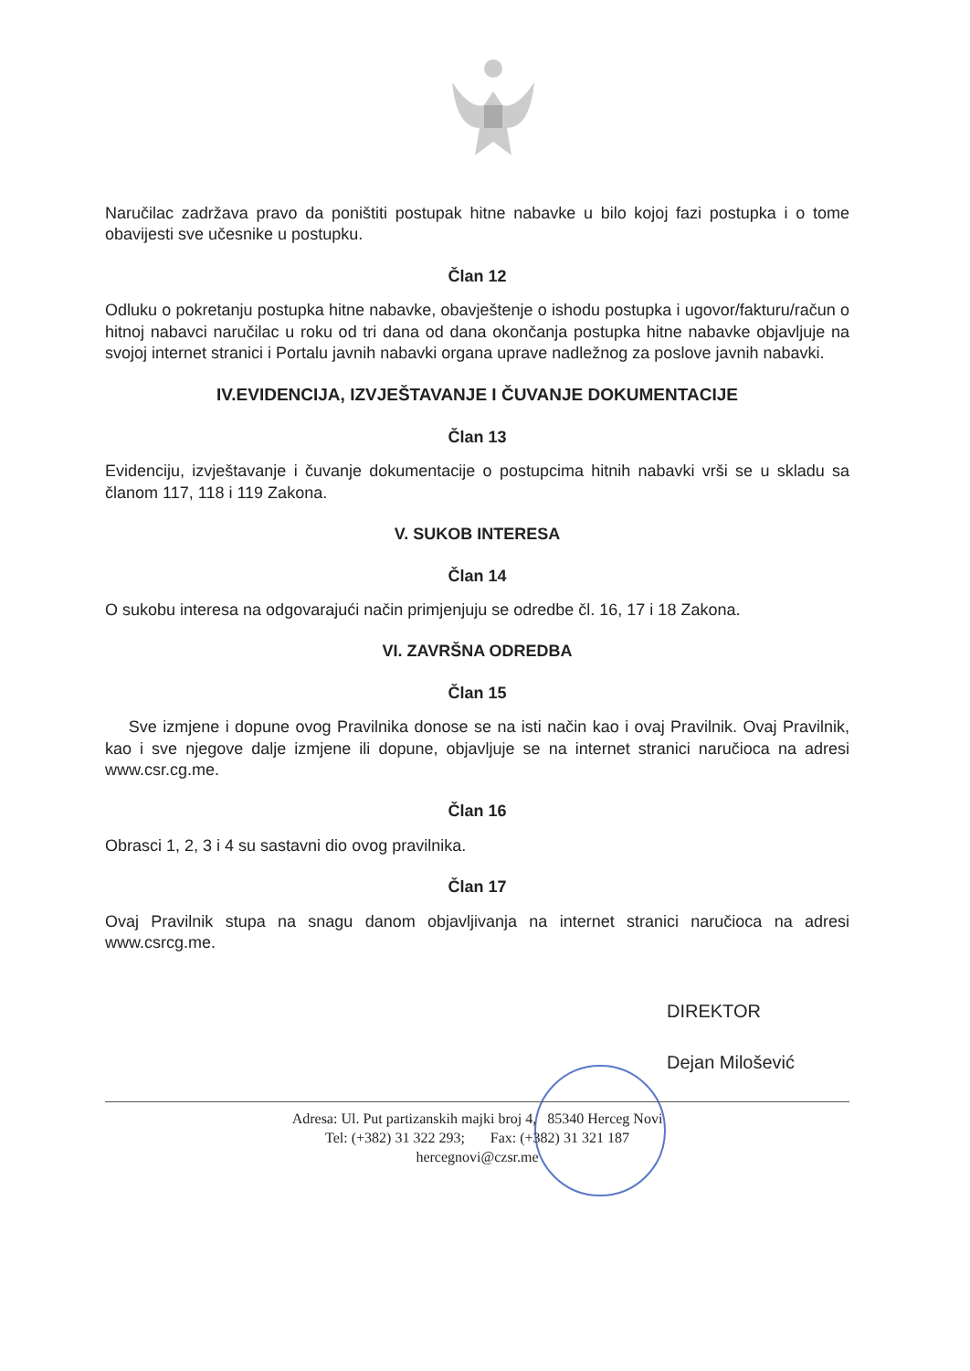Naručilac zadržava pravo da poništiti postupak hitne nabavke u bilo kojoj fazi postupka i o tome obavijesti sve učesnike u postupku.
Član 12
Odluku o pokretanju postupka hitne nabavke, obavještenje o ishodu postupka i ugovor/fakturu/račun o hitnoj nabavci naručilac u roku od tri dana od dana okončanja postupka hitne nabavke objavljuje na svojoj internet stranici i Portalu javnih nabavki organa uprave nadležnog za poslove javnih nabavki.
IV.EVIDENCIJA, IZVJEŠTAVANJE I ČUVANJE DOKUMENTACIJE
Član 13
Evidenciju, izvještavanje i čuvanje dokumentacije o postupcima hitnih nabavki vrši se u skladu sa članom 117, 118 i 119 Zakona.
V. SUKOB INTERESA
Član 14
O sukobu interesa na odgovarajući način primjenjuju se odredbe čl. 16, 17 i 18 Zakona.
VI. ZAVRŠNA ODREDBA
Član 15
Sve izmjene i dopune ovog Pravilnika donose se na isti način kao i ovaj Pravilnik. Ovaj Pravilnik, kao i sve njegove dalje izmjene ili dopune, objavljuje se na internet stranici naručioca na adresi www.csr.cg.me.
Član 16
Obrasci 1, 2, 3 i 4 su sastavni dio ovog pravilnika.
Član 17
Ovaj Pravilnik stupa na snagu danom objavljivanja na internet stranici naručioca na adresi www.csrcg.me.
DIREKTOR
Dejan Milošević
Adresa: Ul. Put partizanskih majki broj 4, 85340 Herceg Novi
Tel: (+382) 31 322 293; Fax: (+382) 31 321 187
hercegnovi@czsr.me